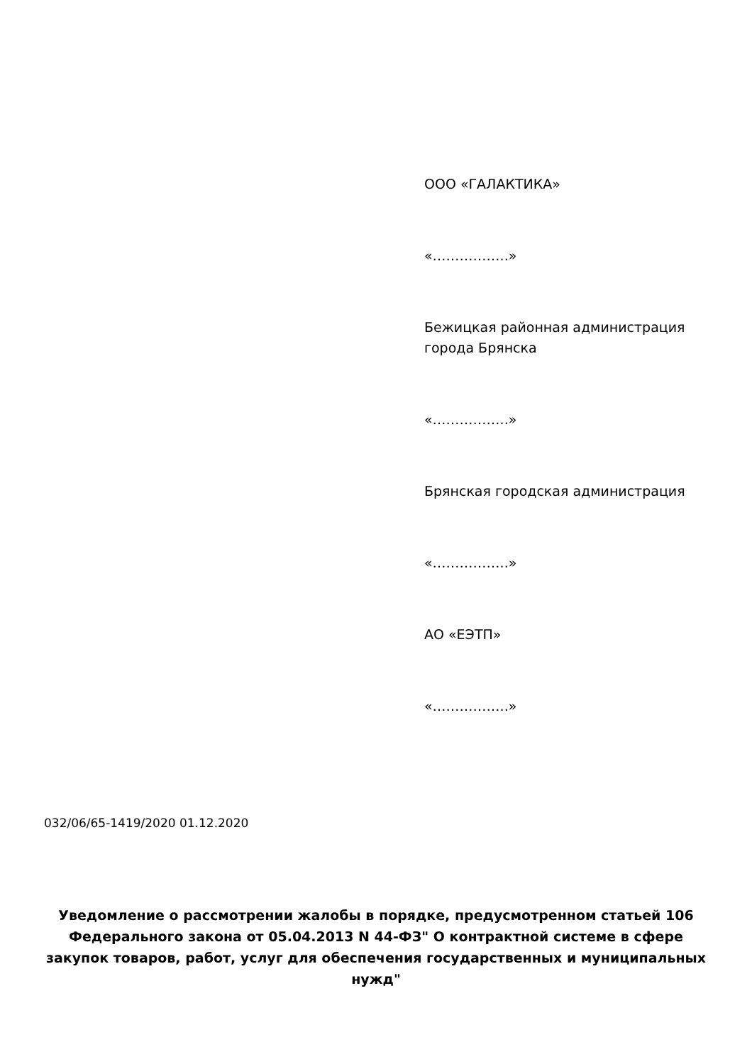ООО «ГАЛАКТИКА»
«……………..»
Бежицкая районная администрация города Брянска
«……………..»
Брянская городская администрация
«……………..»
АО «ЕЭТП»
«……………..»
032/06/65-1419/2020 01.12.2020
Уведомление о рассмотрении жалобы в порядке, предусмотренном статьей 106 Федерального закона от 05.04.2013 N 44-ФЗ" О контрактной системе в сфере закупок товаров, работ, услуг для обеспечения государственных и муниципальных нужд"